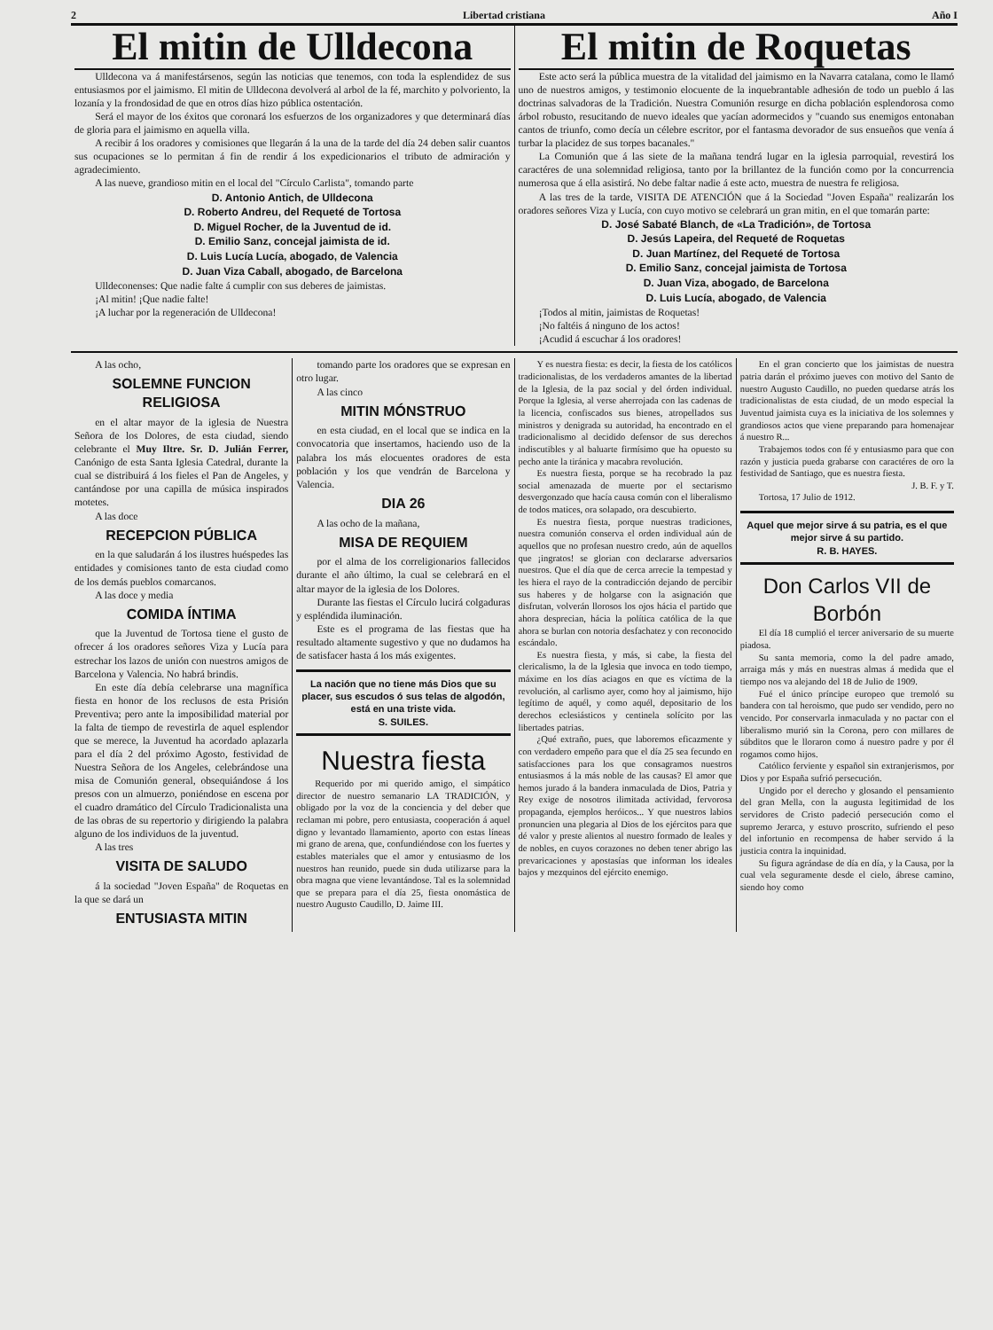2 Libertad cristiana Año I
El mitin de Ulldecona
Ulldecona va á manifestársenos, según las noticias que tenemos, con toda la esplendidez de sus entusiasmos por el jaimismo. El mitin de Ulldecona devolverá al arbol de la fé, marchito y polvoriento, la lozanía y la frondosidad de que en otros días hizo pública ostentación.
Será el mayor de los éxitos que coronará los esfuerzos de los organizadores y que determinará días de gloria para el jaimismo en aquella villa.
A recibir á los oradores y comisiones que llegarán á la una de la tarde del día 24 deben salir cuantos sus ocupaciones se lo permitan á fin de rendir á los expedicionarios el tributo de admiración y agradecimiento.
A las nueve, grandioso mitin en el local del "Círculo Carlista", tomando parte
D. Antonio Antich, de Ulldecona
D. Roberto Andreu, del Requeté de Tortosa
D. Miguel Rocher, de la Juventud de id.
D. Emilio Sanz, concejal jaimista de id.
D. Luis Lucía Lucía, abogado, de Valencia
D. Juan Viza Caball, abogado, de Barcelona
Ulldeconenses: Que nadie falte á cumplir con sus deberes de jaimistas.
¡Al mitin! ¡Que nadie falte!
¡A luchar por la regeneración de Ulldecona!
El mitin de Roquetas
Este acto será la pública muestra de la vitalidad del jaimismo en la Navarra catalana, como le llamó uno de nuestros amigos, y testimonio elocuente de la inquebrantable adhesión de todo un pueblo á las doctrinas salvadoras de la Tradición. Nuestra Comunión resurge en dicha población esplendorosa como árbol robusto, resucitando de nuevo ideales que yacían adormecidos y "cuando sus enemigos entonaban cantos de triunfo, como decía un célebre escritor, por el fantasma devorador de sus ensueños que venía á turbar la placidez de sus torpes bacanales."
La Comunión que á las siete de la mañana tendrá lugar en la iglesia parroquial, revestirá los caractéres de una solemnidad religiosa, tanto por la brillantez de la función como por la concurrencia numerosa que á ella asistirá. No debe faltar nadie á este acto, muestra de nuestra fe religiosa.
A las tres de la tarde, VISITA DE ATENCIÓN que á la Sociedad "Joven España" realizarán los oradores señores Viza y Lucía, con cuyo motivo se celebrará un gran mitin, en el que tomarán parte:
D. José Sabaté Blanch, de «La Tradición», de Tortosa
D. Jesús Lapeira, del Requeté de Roquetas
D. Juan Martínez, del Requeté de Tortosa
D. Emilio Sanz, concejal jaimista de Tortosa
D. Juan Viza, abogado, de Barcelona
D. Luis Lucía, abogado, de Valencia
¡Todos al mitin, jaimistas de Roquetas!
¡No faltéis á ninguno de los actos!
¡Acudid á escuchar á los oradores!
A las ocho,
SOLEMNE FUNCION RELIGIOSA
en el altar mayor de la iglesia de Nuestra Señora de los Dolores, de esta ciudad, siendo celebrante el Muy Iltre. Sr. D. Julián Ferrer, Canónigo de esta Santa Iglesia Catedral, durante la cual se distribuirá á los fieles el Pan de Angeles, y cantándose por una capilla de música inspirados motetes.
A las doce
RECEPCION PÚBLICA
en la que saludarán á los ilustres huéspedes las entidades y comisiones tanto de esta ciudad como de los demás pueblos comarcanos.
A las doce y media
COMIDA ÍNTIMA
que la Juventud de Tortosa tiene el gusto de ofrecer á los oradores señores Viza y Lucía para estrechar los lazos de unión con nuestros amigos de Barcelona y Valencia. No habrá brindis.
En este día debía celebrarse una magnífica fiesta en honor de los reclusos de esta Prisión Preventiva; pero ante la imposibilidad material por la falta de tiempo de revestirla de aquel esplendor que se merece, la Juventud ha acordado aplazarla para el día 2 del próximo Agosto, festividad de Nuestra Señora de los Angeles, celebrándose una misa de Comunión general, obsequiándose á los presos con un almuerzo, poniéndose en escena por el cuadro dramático del Círculo Tradicionalista una de las obras de su repertorio y dirigiendo la palabra alguno de los individuos de la juventud.
A las tres
VISITA DE SALUDO
á la sociedad "Joven España" de Roquetas en la que se dará un
ENTUSIASTA MITIN
tomando parte los oradores que se expresan en otro lugar.
A las cinco
MITIN MÓNSTRUO
en esta ciudad, en el local que se indica en la convocatoria que insertamos, haciendo uso de la palabra los más elocuentes oradores de esta población y los que vendrán de Barcelona y Valencia.
DIA 26
A las ocho de la mañana,
MISA DE REQUIEM
por el alma de los correligionarios fallecidos durante el año último, la cual se celebrará en el altar mayor de la iglesia de los Dolores.
Durante las fiestas el Círculo lucirá colgaduras y espléndida iluminación.
Este es el programa de las fiestas que ha resultado altamente sugestivo y que no dudamos ha de satisfacer hasta á los más exigentes.
La nación que no tiene más Dios que su placer, sus escudos ó sus telas de algodón, está en una triste vida.
S. SUILES.
Nuestra fiesta
Requerido por mi querido amigo, el simpático director de nuestro semanario LA TRADICIÓN, y obligado por la voz de la conciencia y del deber que reclaman mi pobre, pero entusiasta, cooperación á aquel digno y levantado llamamiento, aporto con estas líneas mi grano de arena, que, confundiéndose con los fuertes y estables materiales que el amor y entusiasmo de los nuestros han reunido, puede sin duda utilizarse para la obra magna que viene levantándose. Tal es la solemnidad que se prepara para el día 25, fiesta onomástica de nuestro Augusto Caudillo, D. Jaime III.
Y es nuestra fiesta: es decir, la fiesta de los católicos tradicionalistas, de los verdaderos amantes de la libertad de la Iglesia, de la paz social y del órden individual. Porque la Iglesia, al verse aherrojada con las cadenas de la licencia, confiscados sus bienes, atropellados sus ministros y denigrada su autoridad, ha encontrado en el tradicionalismo al decidido defensor de sus derechos indiscutibles y al baluarte firmísimo que ha opuesto su pecho ante la tiránica y macabra revolución.
Es nuestra fiesta, porque se ha recobrado la paz social amenazada de muerte por el sectarismo desvergonzado que hacía causa común con el liberalismo de todos matices, ora solapado, ora descubierto.
Es nuestra fiesta, porque nuestras tradiciones, nuestra comunión conserva el orden individual aún de aquellos que no profesan nuestro credo, aún de aquellos que ¡ingratos! se glorian con declararse adversarios nuestros. Que el día que de cerca arrecie la tempestad y les hiera el rayo de la contradicción dejando de percibir sus haberes y de holgarse con la asignación que disfrutan, volverán llorosos los ojos hácia el partido que ahora desprecian, hácia la política católica de la que ahora se burlan con notoria desfachatez y con reconocido escándalo.
Es nuestra fiesta, y más, si cabe, la fiesta del clericalismo, la de la Iglesia que invoca en todo tiempo, máxime en los días aciagos en que es víctima de la revolución, al carlismo ayer, como hoy al jaimismo, hijo legítimo de aquél, y como aquél, depositario de los derechos eclesiásticos y centinela solícito por las libertades patrias.
¿Qué extraño, pues, que laboremos eficazmente y con verdadero empeño para que el día 25 sea fecundo en satisfacciones para los que consagramos nuestros entusiasmos á la más noble de las causas? El amor que hemos jurado á la bandera inmaculada de Dios, Patria y Rey exige de nosotros ilimitada actividad, fervorosa propaganda, ejemplos heróicos... Y que nuestros labios pronuncien una plegaria al Dios de los ejércitos para que dé valor y preste alientos al nuestro formado de leales y de nobles, en cuyos corazones no deben tener abrigo las prevaricaciones y apostasías que informan los ideales bajos y mezquinos del ejército enemigo.
En el gran concierto que los jaimistas de nuestra patria darán el próximo jueves con motivo del Santo de nuestro Augusto Caudillo, no pueden quedarse atrás los tradicionalistas de esta ciudad, de un modo especial la Juventud jaimista cuya es la iniciativa de los solemnes y grandiosos actos que viene preparando para homenajear á nuestro R...
Trabajemos todos con fé y entusiasmo para que con razón y justicia pueda grabarse con caractéres de oro la festividad de Santiago, que es nuestra fiesta.
J. B. F. y T.
Tortosa, 17 Julio de 1912.
Aquel que mejor sirve á su patria, es el que mejor sirve á su partido.
R. B. HAYES.
Don Carlos VII de Borbón
El día 18 cumplió el tercer aniversario de su muerte piadosa.
Su santa memoria, como la del padre amado, arraiga más y más en nuestras almas á medida que el tiempo nos va alejando del 18 de Julio de 1909.
Fué el único príncipe europeo que tremoló su bandera con tal heroismo, que pudo ser vendido, pero no vencido. Por conservarla inmaculada y no pactar con el liberalismo murió sin la Corona, pero con millares de súbditos que le lloraron como á nuestro padre y por él rogamos como hijos.
Católico ferviente y español sin extranjerismos, por Dios y por España sufrió persecución.
Ungido por el derecho y glosando el pensamiento del gran Mella, con la augusta legitimidad de los servidores de Cristo padeció persecución como el supremo Jerarca, y estuvo proscrito, sufriendo el peso del infortunio en recompensa de haber servido á la justicia contra la inquinidad.
Su figura agrándase de día en día, y la Causa, por la cual vela seguramente desde el cielo, ábrese camino, siendo hoy como